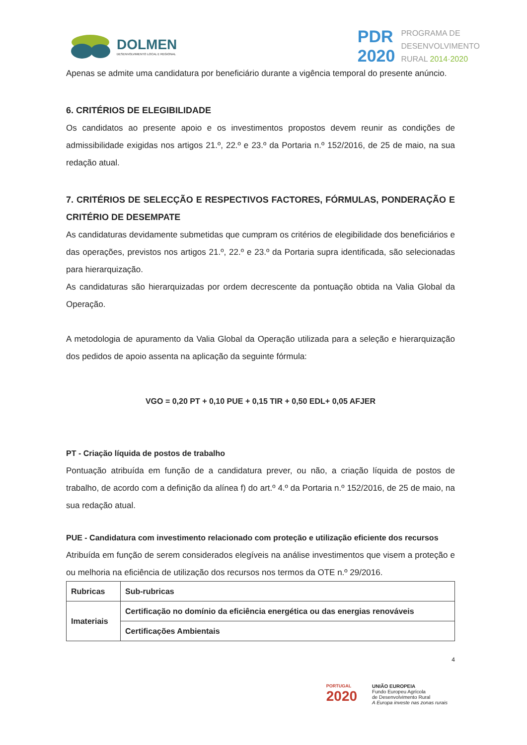DOLMEN
DESENVOLVIMENTO LOCAL E REGIONAL
PDR
2020
PROGRAMA DE
DESENVOLVIMENTO
RURAL 2014·2020
Apenas se admite uma candidatura por beneficiário durante a vigência temporal do presente anúncio.
6. CRITÉRIOS DE ELEGIBILIDADE
Os candidatos ao presente apoio e os investimentos propostos devem reunir as condições de admissibilidade exigidas nos artigos 21.º, 22.º e 23.º da Portaria n.º 152/2016, de 25 de maio, na sua redação atual.
7. CRITÉRIOS DE SELECÇÃO E RESPECTIVOS FACTORES, FÓRMULAS, PONDERAÇÃO E CRITÉRIO DE DESEMPATE
As candidaturas devidamente submetidas que cumpram os critérios de elegibilidade dos beneficiários e das operações, previstos nos artigos 21.º, 22.º e 23.º da Portaria supra identificada, são selecionadas para hierarquização.
As candidaturas são hierarquizadas por ordem decrescente da pontuação obtida na Valia Global da Operação.
A metodologia de apuramento da Valia Global da Operação utilizada para a seleção e hierarquização dos pedidos de apoio assenta na aplicação da seguinte fórmula:
VGO = 0,20 PT + 0,10 PUE + 0,15 TIR + 0,50 EDL+ 0,05 AFJER
PT - Criação líquida de postos de trabalho
Pontuação atribuída em função de a candidatura prever, ou não, a criação líquida de postos de trabalho, de acordo com a definição da alínea f) do art.º 4.º da Portaria n.º 152/2016, de 25 de maio, na sua redação atual.
PUE - Candidatura com investimento relacionado com proteção e utilização eficiente dos recursos
Atribuída em função de serem considerados elegíveis na análise investimentos que visem a proteção e ou melhoria na eficiência de utilização dos recursos nos termos da OTE n.º 29/2016.
| Rubricas | Sub-rubricas |
| Imateriais | Certificação no domínio da eficiência energética ou das energias renováveis |
| | Certificações Ambientais |
4
PORTUGAL
2020
UNIÃO EUROPEIA
Fundo Europeu Agrícola
de Desenvolvimento Rural
A Europa investe nas zonas rurais